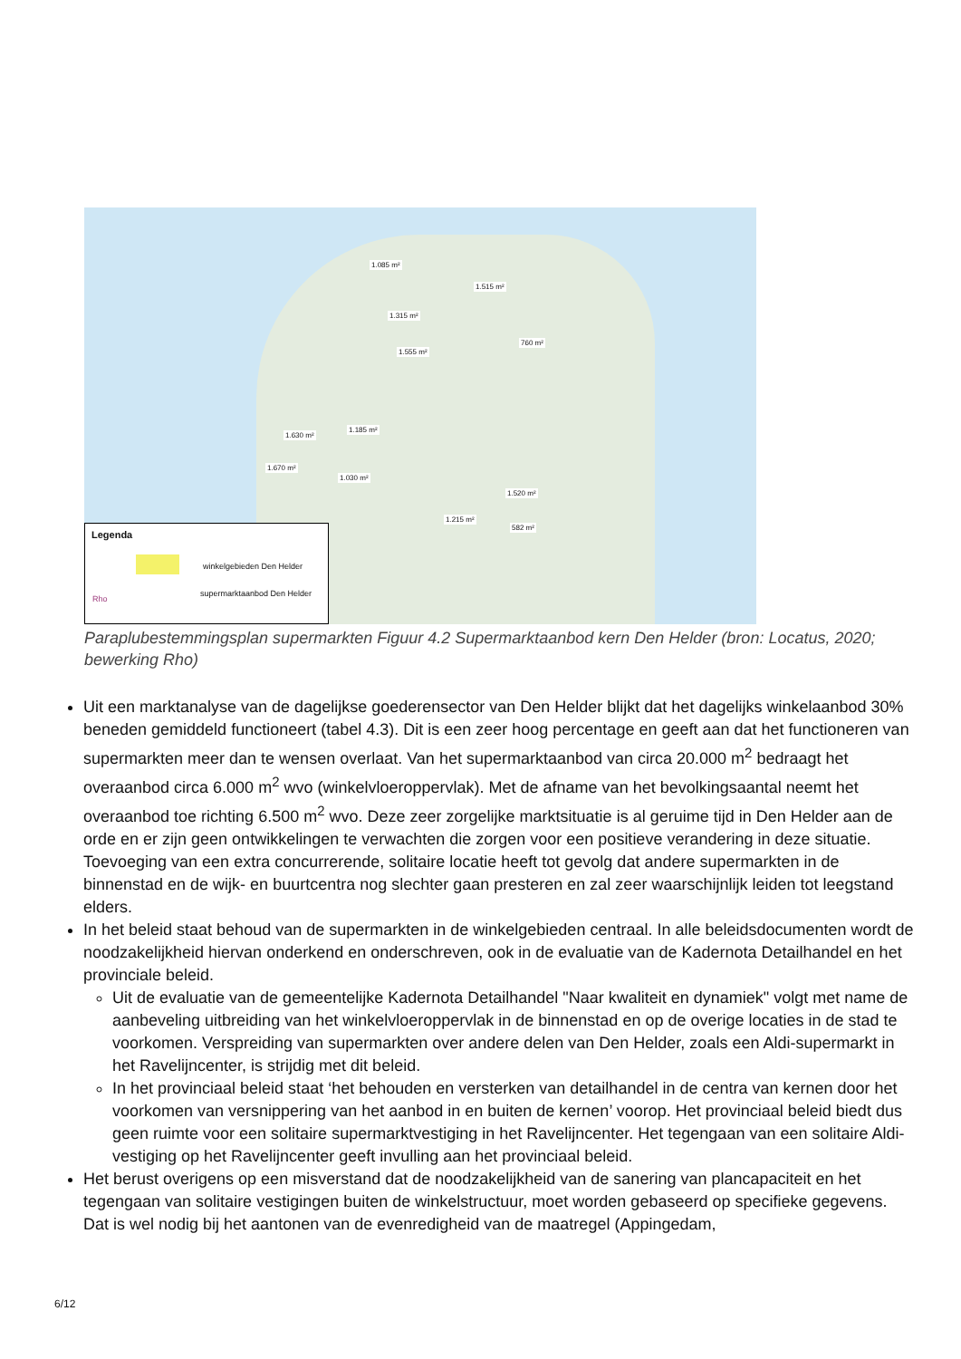1.085 m²
1.515 m²
1.315 m²
1.555 m²
760 m²
1.630 m²
1.185 m²
1.670 m²
1.030 m²
1.520 m²
1.215 m²
582 m²
Legenda
winkelgebieden Den Helder
supermarktaanbod Den Helder
Rho
Paraplubestemmingsplan supermarkten Figuur 4.2 Supermarktaanbod kern Den Helder (bron: Locatus, 2020; bewerking Rho)
Uit een marktanalyse van de dagelijkse goederensector van Den Helder blijkt dat het dagelijks winkelaanbod 30% beneden gemiddeld functioneert (tabel 4.3). Dit is een zeer hoog percentage en geeft aan dat het functioneren van supermarkten meer dan te wensen overlaat. Van het supermarktaanbod van circa 20.000 m<sup>2</sup> bedraagt het overaanbod circa 6.000 m<sup>2</sup> wvo (winkelvloeroppervlak). Met de afname van het bevolkingsaantal neemt het overaanbod toe richting 6.500 m<sup>2</sup> wvo. Deze zeer zorgelijke marktsituatie is al geruime tijd in Den Helder aan de orde en er zijn geen ontwikkelingen te verwachten die zorgen voor een positieve verandering in deze situatie. Toevoeging van een extra concurrerende, solitaire locatie heeft tot gevolg dat andere supermarkten in de binnenstad en de wijk- en buurtcentra nog slechter gaan presteren en zal zeer waarschijnlijk leiden tot leegstand elders.
In het beleid staat behoud van de supermarkten in de winkelgebieden centraal. In alle beleidsdocumenten wordt de noodzakelijkheid hiervan onderkend en onderschreven, ook in de evaluatie van de Kadernota Detailhandel en het provinciale beleid.
Uit de evaluatie van de gemeentelijke Kadernota Detailhandel "Naar kwaliteit en dynamiek" volgt met name de aanbeveling uitbreiding van het winkelvloeroppervlak in de binnenstad en op de overige locaties in de stad te voorkomen. Verspreiding van supermarkten over andere delen van Den Helder, zoals een Aldi-supermarkt in het Ravelijncenter, is strijdig met dit beleid.
In het provinciaal beleid staat ‘het behouden en versterken van detailhandel in de centra van kernen door het voorkomen van versnippering van het aanbod in en buiten de kernen’ voorop. Het provinciaal beleid biedt dus geen ruimte voor een solitaire supermarktvestiging in het Ravelijncenter. Het tegengaan van een solitaire Aldi-vestiging op het Ravelijncenter geeft invulling aan het provinciaal beleid.
Het berust overigens op een misverstand dat de noodzakelijkheid van de sanering van plancapaciteit en het tegengaan van solitaire vestigingen buiten de winkelstructuur, moet worden gebaseerd op specifieke gegevens. Dat is wel nodig bij het aantonen van de evenredigheid van de maatregel (Appingedam,
6/12